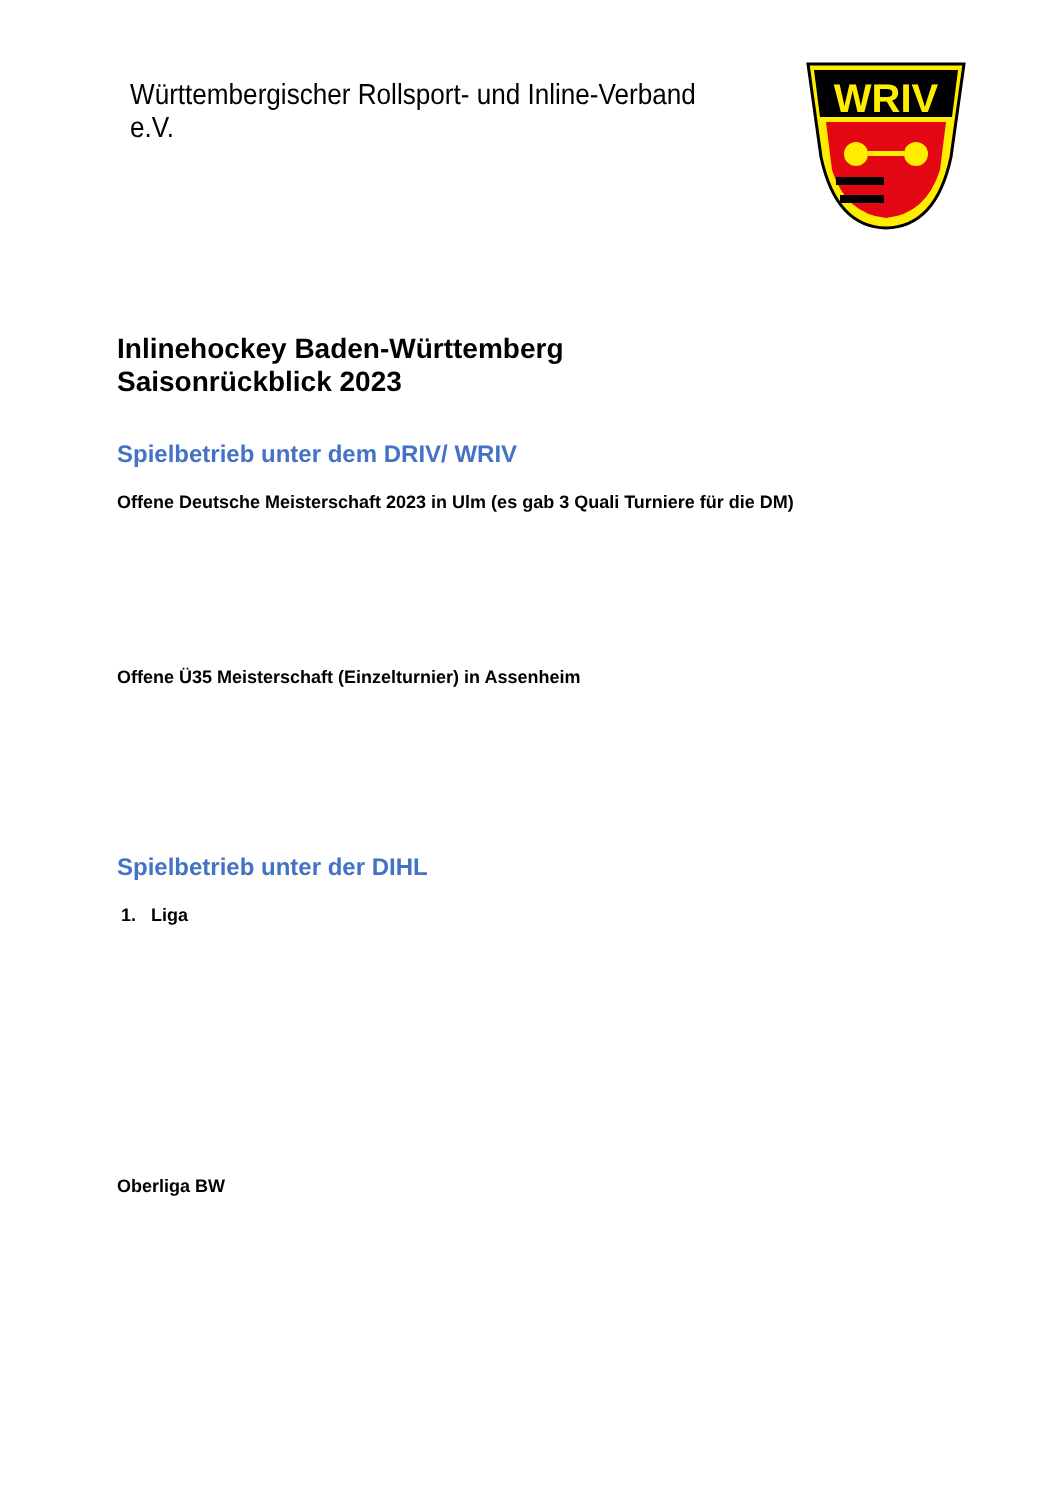Württembergischer Rollsport- und Inline-Verband e.V.
WRIV
Inlinehockey Baden-Württemberg
Saisonrückblick 2023
Spielbetrieb unter dem DRIV/ WRIV
Offene Deutsche Meisterschaft 2023 in Ulm (es gab 3 Quali Turniere für die DM)
Offene Ü35 Meisterschaft (Einzelturnier) in Assenheim
Spielbetrieb unter der DIHL
1. Liga
Oberliga BW